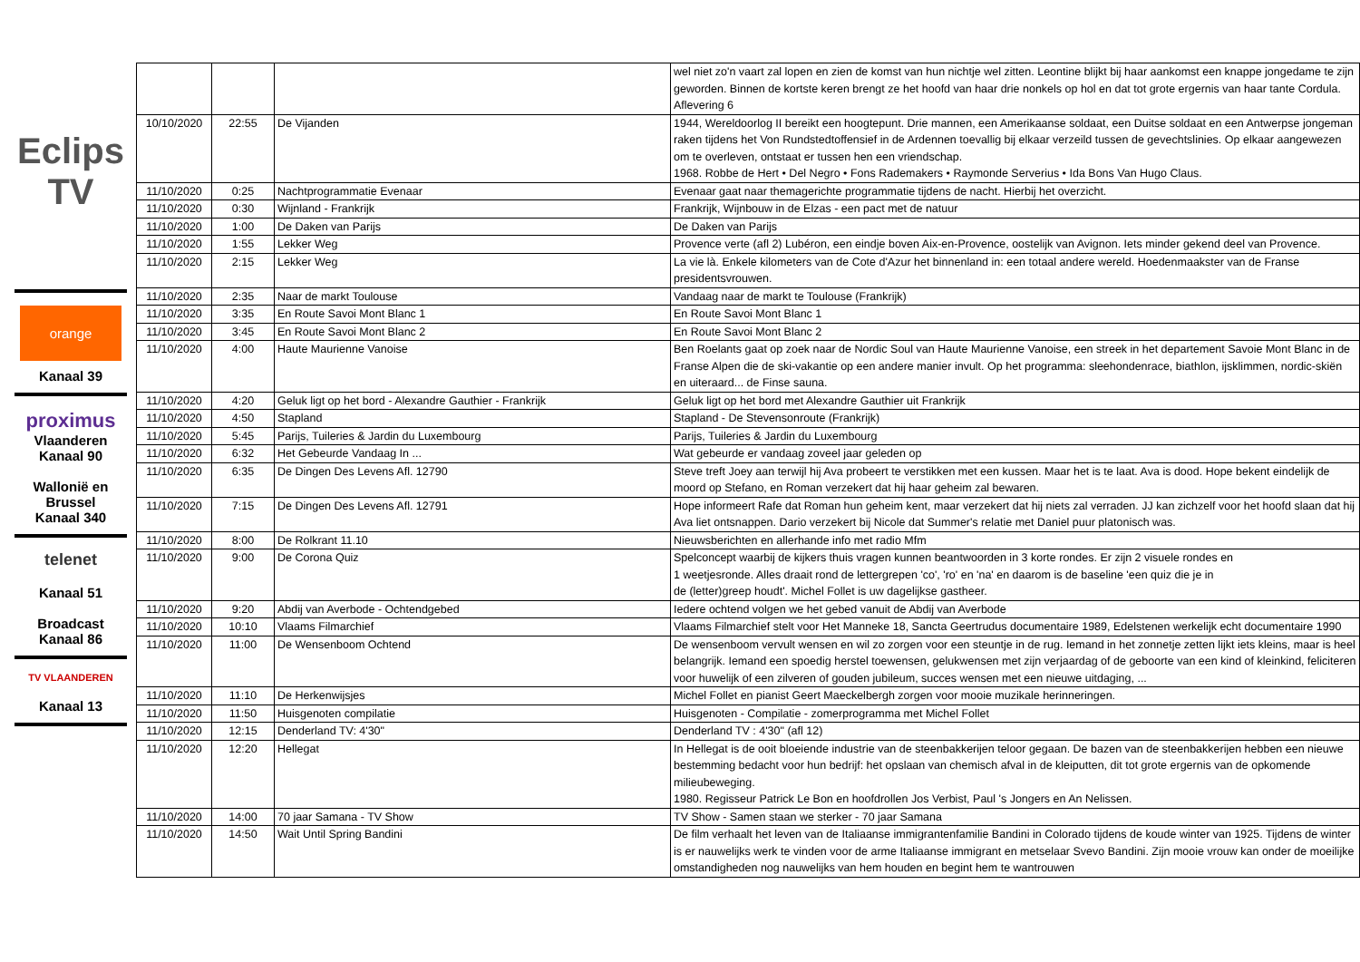Eclips TV
orange
Kanaal 39
proximus
Vlaanderen
Kanaal 90
Wallonië en
Brussel
Kanaal 340
telenet
Kanaal 51
Broadcast
Kanaal 86
TV VLAANDEREN
Kanaal 13
| | | | wel niet zo'n vaart zal lopen en zien de komst van hun nichtje wel zitten. Leontine blijkt bij haar aankomst een knappe jongedame te zijn geworden. Binnen de kortste keren brengt ze het hoofd van haar drie nonkels op hol en dat tot grote ergernis van haar tante Cordula. Aflevering 6 |
| 10/10/2020 | 22:55 | De Vijanden | 1944, Wereldoorlog II bereikt een hoogtepunt. Drie mannen, een Amerikaanse soldaat, een Duitse soldaat en een Antwerpse jongeman raken tijdens het Von Rundstedtoffensief in de Ardennen toevallig bij elkaar verzeild tussen de gevechtslinies. Op elkaar aangewezen om te overleven, ontstaat er tussen hen een vriendschap. 1968. Robbe de Hert • Del Negro • Fons Rademakers • Raymonde Serverius • Ida Bons Van Hugo Claus. |
| 11/10/2020 | 0:25 | Nachtprogrammatie Evenaar | Evenaar gaat naar themagerichte programmatie tijdens de nacht. Hierbij het overzicht. |
| 11/10/2020 | 0:30 | Wijnland - Frankrijk | Frankrijk, Wijnbouw in de Elzas - een pact met de natuur |
| 11/10/2020 | 1:00 | De Daken van Parijs | De Daken van Parijs |
| 11/10/2020 | 1:55 | Lekker Weg | Provence verte (afl 2) Lubéron, een eindje boven Aix-en-Provence, oostelijk van Avignon. Iets minder gekend deel van Provence. |
| 11/10/2020 | 2:15 | Lekker Weg | La vie là. Enkele kilometers van de Cote d'Azur het binnenland in: een totaal andere wereld. Hoedenmaakster van de Franse presidentsvrouwen. |
| 11/10/2020 | 2:35 | Naar de markt Toulouse | Vandaag naar de markt te Toulouse (Frankrijk) |
| 11/10/2020 | 3:35 | En Route Savoi Mont Blanc 1 | En Route Savoi Mont Blanc 1 |
| 11/10/2020 | 3:45 | En Route Savoi Mont Blanc 2 | En Route Savoi Mont Blanc 2 |
| 11/10/2020 | 4:00 | Haute Maurienne Vanoise | Ben Roelants gaat op zoek naar de Nordic Soul van Haute Maurienne Vanoise, een streek in het departement Savoie Mont Blanc in de Franse Alpen die de ski-vakantie op een andere manier invult. Op het programma: sleehondenrace, biathlon, ijsklimmen, nordic-skiën en uiteraard... de Finse sauna. |
| 11/10/2020 | 4:20 | Geluk ligt op het bord - Alexandre Gauthier - Frankrijk | Geluk ligt op het bord met Alexandre Gauthier uit Frankrijk |
| 11/10/2020 | 4:50 | Stapland | Stapland - De Stevensonroute (Frankrijk) |
| 11/10/2020 | 5:45 | Parijs, Tuileries & Jardin du Luxembourg | Parijs, Tuileries & Jardin du Luxembourg |
| 11/10/2020 | 6:32 | Het Gebeurde Vandaag In ... | Wat gebeurde er vandaag zoveel jaar geleden op |
| 11/10/2020 | 6:35 | De Dingen Des Levens Afl. 12790 | Steve treft Joey aan terwijl hij Ava probeert te verstikken met een kussen. Maar het is te laat. Ava is dood. Hope bekent eindelijk de moord op Stefano, en Roman verzekert dat hij haar geheim zal bewaren. |
| 11/10/2020 | 7:15 | De Dingen Des Levens Afl. 12791 | Hope informeert Rafe dat Roman hun geheim kent, maar verzekert dat hij niets zal verraden. JJ kan zichzelf voor het hoofd slaan dat hij Ava liet ontsnappen. Dario verzekert bij Nicole dat Summer's relatie met Daniel puur platonisch was. |
| 11/10/2020 | 8:00 | De Rolkrant 11.10 | Nieuwsberichten en allerhande info met radio Mfm |
| 11/10/2020 | 9:00 | De Corona Quiz | Spelconcept waarbij de kijkers thuis vragen kunnen beantwoorden in 3 korte rondes. Er zijn 2 visuele rondes en 1 weetjesronde. Alles draait rond de lettergrepen 'co', 'ro' en 'na' en daarom is de baseline 'een quiz die je in de (letter)greep houdt'. Michel Follet is uw dagelijkse gastheer. |
| 11/10/2020 | 9:20 | Abdij van Averbode - Ochtendgebed | Iedere ochtend volgen we het gebed vanuit de Abdij van Averbode |
| 11/10/2020 | 10:10 | Vlaams Filmarchief | Vlaams Filmarchief stelt voor Het Manneke 18, Sancta Geertrudus documentaire 1989, Edelstenen werkelijk echt documentaire 1990 |
| 11/10/2020 | 11:00 | De Wensenboom Ochtend | De wensenboom vervult wensen en wil zo zorgen voor een steuntje in de rug. Iemand in het zonnetje zetten lijkt iets kleins, maar is heel belangrijk. Iemand een spoedig herstel toewensen, gelukwensen met zijn verjaardag of de geboorte van een kind of kleinkind, feliciteren voor huwelijk of een zilveren of gouden jubileum, succes wensen met een nieuwe uitdaging, ... |
| 11/10/2020 | 11:10 | De Herkenwijsjes | Michel Follet en pianist Geert Maeckelbergh zorgen voor mooie muzikale herinneringen. |
| 11/10/2020 | 11:50 | Huisgenoten compilatie | Huisgenoten - Compilatie - zomerprogramma met Michel Follet |
| 11/10/2020 | 12:15 | Denderland TV: 4'30" | Denderland TV : 4'30" (afl 12) |
| 11/10/2020 | 12:20 | Hellegat | In Hellegat is de ooit bloeiende industrie van de steenbakkerijen teloor gegaan. De bazen van de steenbakkerijen hebben een nieuwe bestemming bedacht voor hun bedrijf: het opslaan van chemisch afval in de kleiputten, dit tot grote ergernis van de opkomende milieubeweging. 1980. Regisseur Patrick Le Bon en hoofdrollen Jos Verbist, Paul 's Jongers en An Nelissen. |
| 11/10/2020 | 14:00 | 70 jaar Samana - TV Show | TV Show - Samen staan we sterker - 70 jaar Samana |
| 11/10/2020 | 14:50 | Wait Until Spring Bandini | De film verhaalt het leven van de Italiaanse immigrantenfamilie Bandini in Colorado tijdens de koude winter van 1925. Tijdens de winter is er nauwelijks werk te vinden voor de arme Italiaanse immigrant en metselaar Svevo Bandini. Zijn mooie vrouw kan onder de moeilijke omstandigheden nog nauwelijks van hem houden en begint hem te wantrouwen |